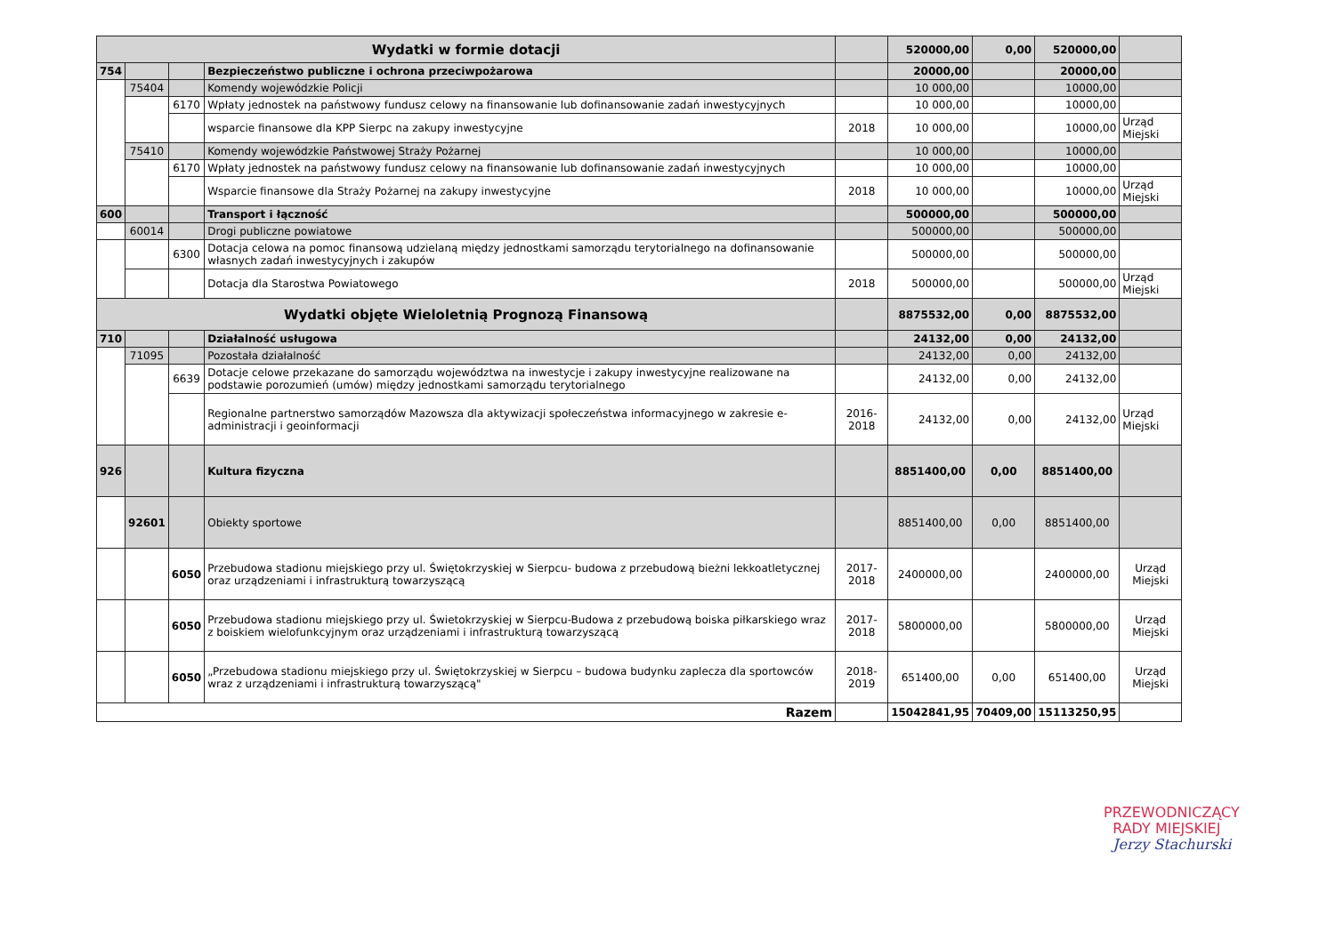| Wydatki w formie dotacji | | | | | 520000,00 | 0,00 | 520000,00 | |
| 754 | | | Bezpieczeństwo publiczne i ochrona przeciwpożarowa | | 20000,00 | | 20000,00 | |
| | 75404 | | Komendy wojewódzkie Policji | | 10 000,00 | | 10000,00 | |
| | | 6170 | Wpłaty jednostek na państwowy fundusz celowy na finansowanie lub dofinansowanie zadań inwestycyjnych | | 10 000,00 | | 10000,00 | |
| | | | wsparcie finansowe dla KPP Sierpc na zakupy inwestycyjne | 2018 | 10 000,00 | | 10000,00 | Urząd Miejski |
| | 75410 | | Komendy wojewódzkie Państwowej Straży Pożarnej | | 10 000,00 | | 10000,00 | |
| | | 6170 | Wpłaty jednostek na państwowy fundusz celowy na finansowanie lub dofinansowanie zadań inwestycyjnych | | 10 000,00 | | 10000,00 | |
| | | | Wsparcie finansowe dla Straży Pożarnej na zakupy inwestycyjne | 2018 | 10 000,00 | | 10000,00 | Urząd Miejski |
| 600 | | | Transport i łączność | | 500000,00 | | 500000,00 | |
| | 60014 | | Drogi publiczne powiatowe | | 500000,00 | | 500000,00 | |
| | | 6300 | Dotacja celowa na pomoc finansową udzielaną między jednostkami samorządu terytorialnego na dofinansowanie własnych zadań inwestycyjnych i zakupów | | 500000,00 | | 500000,00 | |
| | | | Dotacja dla Starostwa Powiatowego | 2018 | 500000,00 | | 500000,00 | Urząd Miejski |
| Wydatki objęte Wieloletnią Prognozą Finansową | | | | | 8875532,00 | 0,00 | 8875532,00 | |
| 710 | | | Działalność usługowa | | 24132,00 | 0,00 | 24132,00 | |
| | 71095 | | Pozostała działalność | | 24132,00 | 0,00 | 24132,00 | |
| | | 6639 | Dotacje celowe przekazane do samorządu województwa na inwestycje i zakupy inwestycyjne realizowane na podstawie porozumień (umów) między jednostkami samorządu terytorialnego | | 24132,00 | 0,00 | 24132,00 | |
| | | | Regionalne partnerstwo samorządów Mazowsza dla aktywizacji społeczeństwa informacyjnego w zakresie e-administracji i geoinformacji | 2016-2018 | 24132,00 | 0,00 | 24132,00 | Urząd Miejski |
| 926 | | | Kultura fizyczna | | 8851400,00 | 0,00 | 8851400,00 | |
| | 92601 | | Obiekty sportowe | | 8851400,00 | 0,00 | 8851400,00 | |
| | | 6050 | Przebudowa stadionu miejskiego przy ul. Świętokrzyskiej w Sierpcu- budowa z przebudową bieżni lekkoatletycznej oraz urządzeniami i infrastrukturą towarzyszącą | 2017-2018 | 2400000,00 | | 2400000,00 | Urząd Miejski |
| | | 6050 | Przebudowa stadionu miejskiego przy ul. Świetokrzyskiej w Sierpcu-Budowa z przebudową boiska piłkarskiego wraz z boiskiem wielofunkcyjnym oraz urządzeniami i infrastrukturą towarzyszącą | 2017-2018 | 5800000,00 | | 5800000,00 | Urząd Miejski |
| | | 6050 | „Przebudowa stadionu miejskiego przy ul. Świętokrzyskiej w Sierpcu – budowa budynku zaplecza dla sportowców wraz z urządzeniami i infrastrukturą towarzyszącą" | 2018-2019 | 651400,00 | 0,00 | 651400,00 | Urząd Miejski |
| Razem | | | | | 15042841,95 | 70409,00 | 15113250,95 | |
PRZEWODNICZĄCY
RADY MIEJSKIEJ
Jerzy Stachurski